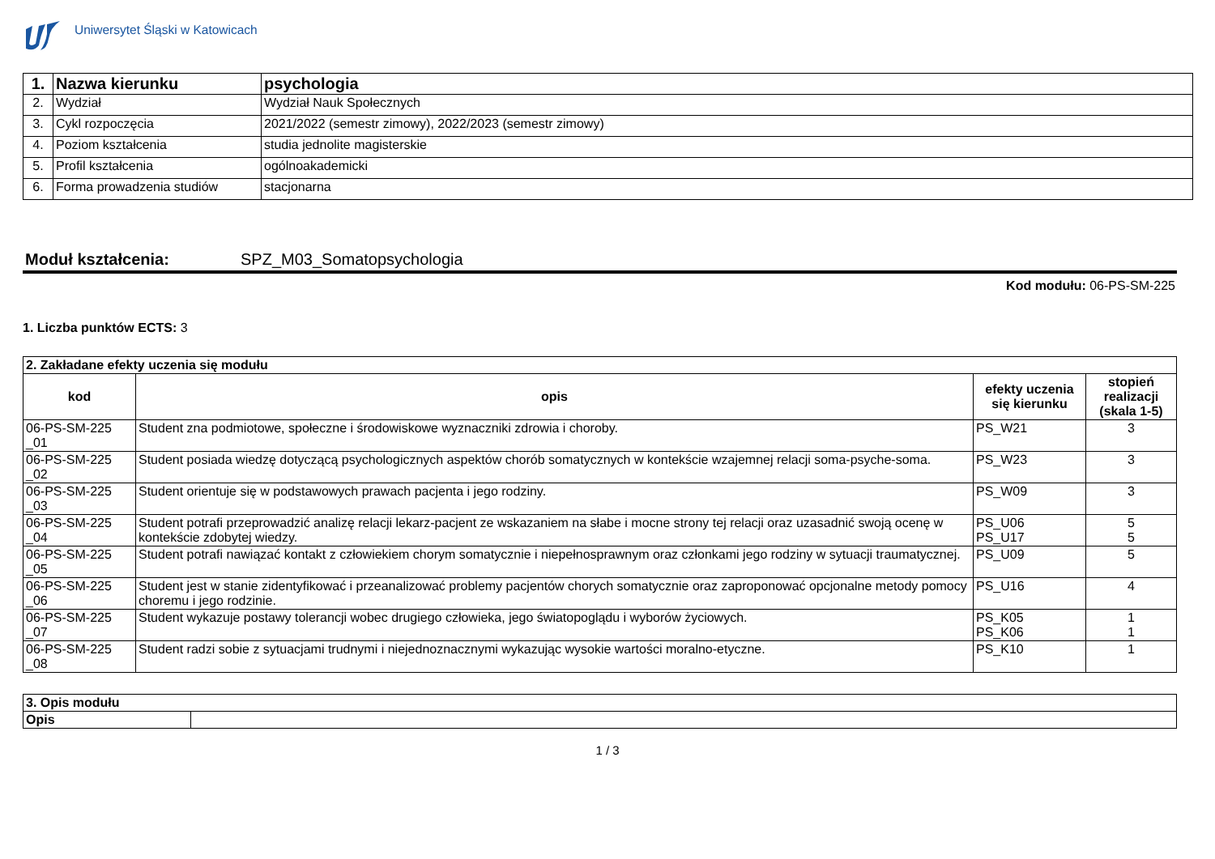Uniwersytet Śląski w Katowicach
| 1. | Nazwa kierunku | psychologia |
| 2. | Wydział | Wydział Nauk Społecznych |
| 3. | Cykl rozpoczęcia | 2021/2022 (semestr zimowy), 2022/2023 (semestr zimowy) |
| 4. | Poziom kształcenia | studia jednolite magisterskie |
| 5. | Profil kształcenia | ogólnoakademicki |
| 6. | Forma prowadzenia studiów | stacjonarna |
Moduł kształcenia: SPZ_M03_Somatopsychologia
Kod modułu: 06-PS-SM-225
1. Liczba punktów ECTS: 3
| 2. Zakładane efekty uczenia się modułu | | | |
| kod | opis | efekty uczenia się kierunku | stopień realizacji (skala 1-5) |
| 06-PS-SM-225 _01 | Student zna podmiotowe, społeczne i środowiskowe wyznaczniki zdrowia i choroby. | PS_W21 | 3 |
| 06-PS-SM-225 _02 | Student posiada wiedzę dotyczącą psychologicznych aspektów chorób somatycznych w kontekście wzajemnej relacji soma-psyche-soma. | PS_W23 | 3 |
| 06-PS-SM-225 _03 | Student orientuje się w podstawowych prawach pacjenta i jego rodziny. | PS_W09 | 3 |
| 06-PS-SM-225 _04 | Student potrafi przeprowadzić analizę relacji lekarz-pacjent ze wskazaniem na słabe i mocne strony tej relacji oraz uzasadnić swoją ocenę w kontekście zdobytej wiedzy. | PS_U06 PS_U17 | 5 5 |
| 06-PS-SM-225 _05 | Student potrafi nawiązać kontakt z człowiekiem chorym somatycznie i niepełnosprawnym oraz członkami jego rodziny w sytuacji traumatycznej. | PS_U09 | 5 |
| 06-PS-SM-225 _06 | Student jest w stanie zidentyfikować i przeanalizować problemy pacjentów chorych somatycznie oraz zaproponować opcjonalne metody pomocy choremu i jego rodzinie. | PS_U16 | 4 |
| 06-PS-SM-225 _07 | Student wykazuje postawy tolerancji wobec drugiego człowieka, jego światopoglądu i wyborów życiowych. | PS_K05 PS_K06 | 1 1 |
| 06-PS-SM-225 _08 | Student radzi sobie z sytuacjami trudnymi i niejednoznacznymi wykazując wysokie wartości moralno-etyczne. | PS_K10 | 1 |
| 3. Opis modułu | |
| Opis | |
1 / 3